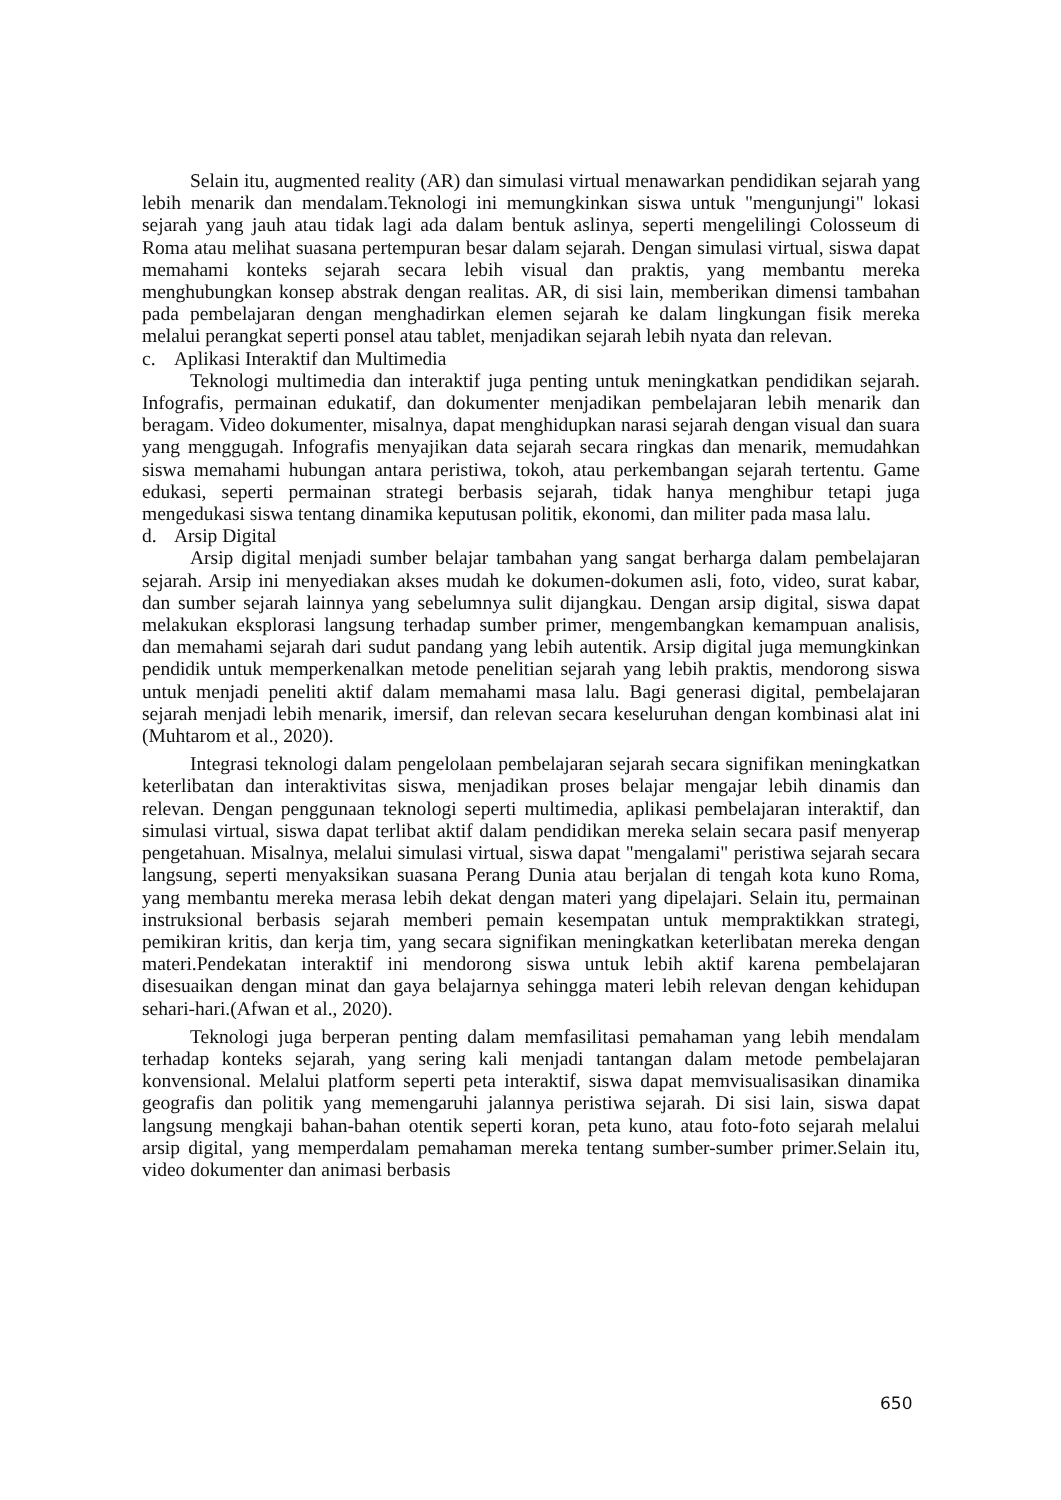Selain itu, augmented reality (AR) dan simulasi virtual menawarkan pendidikan sejarah yang lebih menarik dan mendalam.Teknologi ini memungkinkan siswa untuk "mengunjungi" lokasi sejarah yang jauh atau tidak lagi ada dalam bentuk aslinya, seperti mengelilingi Colosseum di Roma atau melihat suasana pertempuran besar dalam sejarah. Dengan simulasi virtual, siswa dapat memahami konteks sejarah secara lebih visual dan praktis, yang membantu mereka menghubungkan konsep abstrak dengan realitas. AR, di sisi lain, memberikan dimensi tambahan pada pembelajaran dengan menghadirkan elemen sejarah ke dalam lingkungan fisik mereka melalui perangkat seperti ponsel atau tablet, menjadikan sejarah lebih nyata dan relevan.
c. Aplikasi Interaktif dan Multimedia
Teknologi multimedia dan interaktif juga penting untuk meningkatkan pendidikan sejarah. Infografis, permainan edukatif, dan dokumenter menjadikan pembelajaran lebih menarik dan beragam. Video dokumenter, misalnya, dapat menghidupkan narasi sejarah dengan visual dan suara yang menggugah. Infografis menyajikan data sejarah secara ringkas dan menarik, memudahkan siswa memahami hubungan antara peristiwa, tokoh, atau perkembangan sejarah tertentu. Game edukasi, seperti permainan strategi berbasis sejarah, tidak hanya menghibur tetapi juga mengedukasi siswa tentang dinamika keputusan politik, ekonomi, dan militer pada masa lalu.
d. Arsip Digital
Arsip digital menjadi sumber belajar tambahan yang sangat berharga dalam pembelajaran sejarah. Arsip ini menyediakan akses mudah ke dokumen-dokumen asli, foto, video, surat kabar, dan sumber sejarah lainnya yang sebelumnya sulit dijangkau. Dengan arsip digital, siswa dapat melakukan eksplorasi langsung terhadap sumber primer, mengembangkan kemampuan analisis, dan memahami sejarah dari sudut pandang yang lebih autentik. Arsip digital juga memungkinkan pendidik untuk memperkenalkan metode penelitian sejarah yang lebih praktis, mendorong siswa untuk menjadi peneliti aktif dalam memahami masa lalu. Bagi generasi digital, pembelajaran sejarah menjadi lebih menarik, imersif, dan relevan secara keseluruhan dengan kombinasi alat ini (Muhtarom et al., 2020).
Integrasi teknologi dalam pengelolaan pembelajaran sejarah secara signifikan meningkatkan keterlibatan dan interaktivitas siswa, menjadikan proses belajar mengajar lebih dinamis dan relevan. Dengan penggunaan teknologi seperti multimedia, aplikasi pembelajaran interaktif, dan simulasi virtual, siswa dapat terlibat aktif dalam pendidikan mereka selain secara pasif menyerap pengetahuan. Misalnya, melalui simulasi virtual, siswa dapat "mengalami" peristiwa sejarah secara langsung, seperti menyaksikan suasana Perang Dunia atau berjalan di tengah kota kuno Roma, yang membantu mereka merasa lebih dekat dengan materi yang dipelajari. Selain itu, permainan instruksional berbasis sejarah memberi pemain kesempatan untuk mempraktikkan strategi, pemikiran kritis, dan kerja tim, yang secara signifikan meningkatkan keterlibatan mereka dengan materi.Pendekatan interaktif ini mendorong siswa untuk lebih aktif karena pembelajaran disesuaikan dengan minat dan gaya belajarnya sehingga materi lebih relevan dengan kehidupan sehari-hari.(Afwan et al., 2020).
Teknologi juga berperan penting dalam memfasilitasi pemahaman yang lebih mendalam terhadap konteks sejarah, yang sering kali menjadi tantangan dalam metode pembelajaran konvensional. Melalui platform seperti peta interaktif, siswa dapat memvisualisasikan dinamika geografis dan politik yang memengaruhi jalannya peristiwa sejarah. Di sisi lain, siswa dapat langsung mengkaji bahan-bahan otentik seperti koran, peta kuno, atau foto-foto sejarah melalui arsip digital, yang memperdalam pemahaman mereka tentang sumber-sumber primer.Selain itu, video dokumenter dan animasi berbasis
650